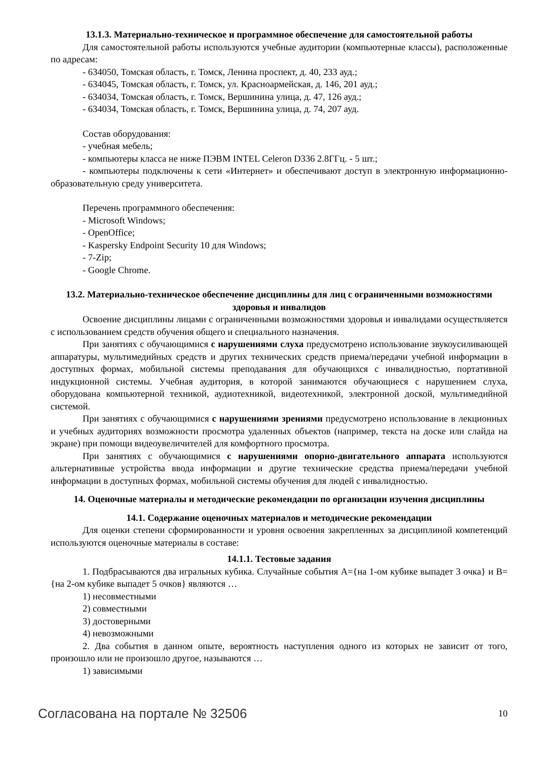13.1.3. Материально-техническое и программное обеспечение для самостоятельной работы
Для самостоятельной работы используются учебные аудитории (компьютерные классы), расположенные по адресам:
- 634050, Томская область, г. Томск, Ленина проспект, д. 40, 233 ауд.;
- 634045, Томская область, г. Томск, ул. Красноармейская, д. 146, 201 ауд.;
- 634034, Томская область, г. Томск, Вершинина улица, д. 47, 126 ауд.;
- 634034, Томская область, г. Томск, Вершинина улица, д. 74, 207 ауд.
Состав оборудования:
- учебная мебель;
- компьютеры класса не ниже ПЭВМ INTEL Celeron D336 2.8ГГц. - 5 шт.;
- компьютеры подключены к сети «Интернет» и обеспечивают доступ в электронную информационно-образовательную среду университета.
Перечень программного обеспечения:
- Microsoft Windows;
- OpenOffice;
- Kaspersky Endpoint Security 10 для Windows;
- 7-Zip;
- Google Chrome.
13.2. Материально-техническое обеспечение дисциплины для лиц с ограниченными возможностями здоровья и инвалидов
Освоение дисциплины лицами с ограниченными возможностями здоровья и инвалидами осуществляется с использованием средств обучения общего и специального назначения.
При занятиях с обучающимися с нарушениями слуха предусмотрено использование звукоусиливающей аппаратуры, мультимедийных средств и других технических средств приема/передачи учебной информации в доступных формах, мобильной системы преподавания для обучающихся с инвалидностью, портативной индукционной системы. Учебная аудитория, в которой занимаются обучающиеся с нарушением слуха, оборудована компьютерной техникой, аудиотехникой, видеотехникой, электронной доской, мультимедийной системой.
При занятиях с обучающимися с нарушениями зрениями предусмотрено использование в лекционных и учебных аудиториях возможности просмотра удаленных объектов (например, текста на доске или слайда на экране) при помощи видеоувеличителей для комфортного просмотра.
При занятиях с обучающимися с нарушениями опорно-двигательного аппарата используются альтернативные устройства ввода информации и другие технические средства приема/передачи учебной информации в доступных формах, мобильной системы обучения для людей с инвалидностью.
14. Оценочные материалы и методические рекомендации по организации изучения дисциплины
14.1. Содержание оценочных материалов и методические рекомендации
Для оценки степени сформированности и уровня освоения закрепленных за дисциплиной компетенций используются оценочные материалы в составе:
14.1.1. Тестовые задания
1. Подбрасываются два игральных кубика. Случайные события A={на 1-ом кубике выпадет 3 очка} и B={на 2-ом кубике выпадет 5 очков} являются …
1) несовместными
2) совместными
3) достоверными
4) невозможными
2. Два события в данном опыте, вероятность наступления одного из которых не зависит от того, произошло или не произошло другое, называются …
1) зависимыми
Согласована на портале № 32506 10